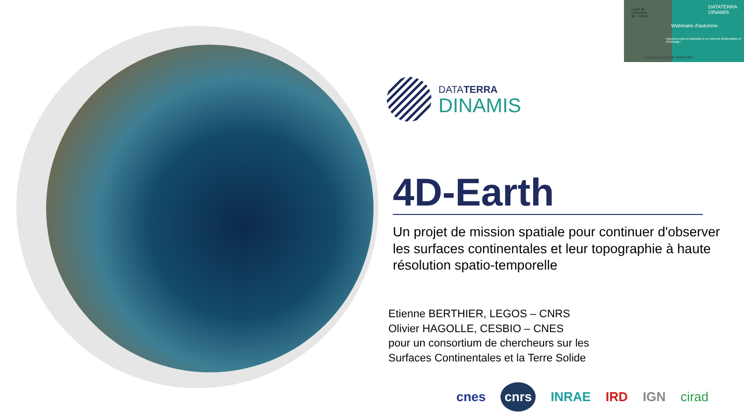Lundi 25
novembre
9h - 10h15
DATATERRA
DINAMIS
Webinaire d'automne
Inscrivez-vous et participez à ce moment d'information et d'échange !
cirad cnes cnrs IGN INRAE IRD
DATATERRA
DINAMIS
4D-Earth
Un projet de mission spatiale pour continuer d'observer les surfaces continentales et leur topographie à haute résolution spatio-temporelle
Etienne BERTHIER, LEGOS – CNRS
Olivier HAGOLLE, CESBIO – CNES
pour un consortium de chercheurs sur les
Surfaces Continentales et la Terre Solide
cnes cnrs INRAE IRD IGN cirad